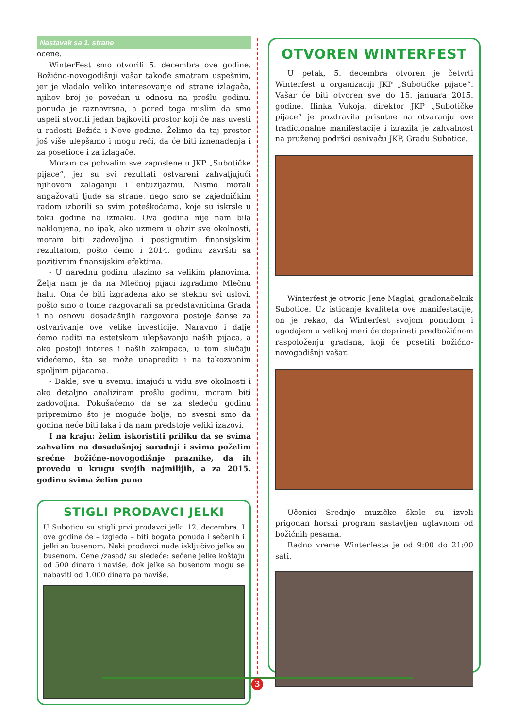Nastavak sa 1. strane
ocene.
WinterFest smo otvorili 5. decembra ove godine. Božićno-novogodišnji vašar takođe smatram uspešnim, jer je vladalo veliko interesovanje od strane izlagača, njihov broj je povećan u odnosu na prošlu godinu, ponuda je raznovrsna, a pored toga mislim da smo uspeli stvoriti jedan bajkoviti prostor koji će nas uvesti u radosti Božića i Nove godine. Želimo da taj prostor još više ulepšamo i mogu reći, da će biti iznenađenja i za posetioce i za izlagače.
Moram da pohvalim sve zaposlene u JKP „Subotičke pijace“, jer su svi rezultati ostvareni zahvaljujući njihovom zalaganju i entuzijazmu. Nismo morali angažovati ljude sa strane, nego smo se zajedničkim radom izborili sa svim poteškoćama, koje su iskrsle u toku godine na izmaku. Ova godina nije nam bila naklonjena, no ipak, ako uzmem u obzir sve okolnosti, moram biti zadovoljna i postignutim finansijskim rezultatom, pošto ćemo i 2014. godinu završiti sa pozitivnim finansijskim efektima.
- U narednu godinu ulazimo sa velikim planovima. Želja nam je da na Mlečnoj pijaci izgradimo Mlečnu halu. Ona će biti izgrađena ako se steknu svi uslovi, pošto smo o tome razgovarali sa predstavnicima Grada i na osnovu dosadašnjih razgovora postoje šanse za ostvarivanje ove velike investicije. Naravno i dalje ćemo raditi na estetskom ulepšavanju naših pijaca, a ako postoji interes i naših zakupaca, u tom slučaju videćemo, šta se može unaprediti i na takozvanim spoljnim pijacama.
- Dakle, sve u svemu: imajući u vidu sve okolnosti i ako detaljno analiziram prošlu godinu, moram biti zadovoljna. Pokušaćemo da se za sledeću godinu pripremimo što je moguće bolje, no svesni smo da godina neće biti laka i da nam predstoje veliki izazovi.
I na kraju: želim iskoristiti priliku da se svima zahvalim na dosadašnjoj saradnji i svima poželim srećne božićne-novogodišnje praznike, da ih provedu u krugu svojih najmilijih, a za 2015. godinu svima želim puno
STIGLI PRODAVCI JELKI
U Suboticu su stigli prvi prodavci jelki 12. decembra. I ove godine će – izgleda – biti bogata ponuda i sečenih i jelki sa busenom. Neki prodavci nude isključivo jelke sa busenom. Cene /zasad/ su sledeće: sečene jelke koštaju od 500 dinara i naviše, dok jelke sa busenom mogu se nabaviti od 1.000 dinara pa naviše.
OTVOREN WINTERFEST
U petak, 5. decembra otvoren je četvrti Winterfest u organizaciji JKP „Subotičke pijace“. Vašar će biti otvoren sve do 15. januara 2015. godine. Ilinka Vukoja, direktor JKP „Subotičke pijace“ je pozdravila prisutne na otvaranju ove tradicionalne manifestacije i izrazila je zahvalnost na pruženoj podršci osnivaču JKP, Gradu Subotice.
Winterfest je otvorio Jene Maglai, gradonačelnik Subotice. Uz isticanje kvaliteta ove manifestacije, on je rekao, da Winterfest svojom ponudom i ugođajem u velikoj meri će doprineti predbožićnom raspoloženju građana, koji će posetiti božićno-novogodišnji vašar.
Učenici Srednje muzičke škole su izveli prigodan horski program sastavljen uglavnom od božićnih pesama.
Radno vreme Winterfesta je od 9:00 do 21:00 sati.
3